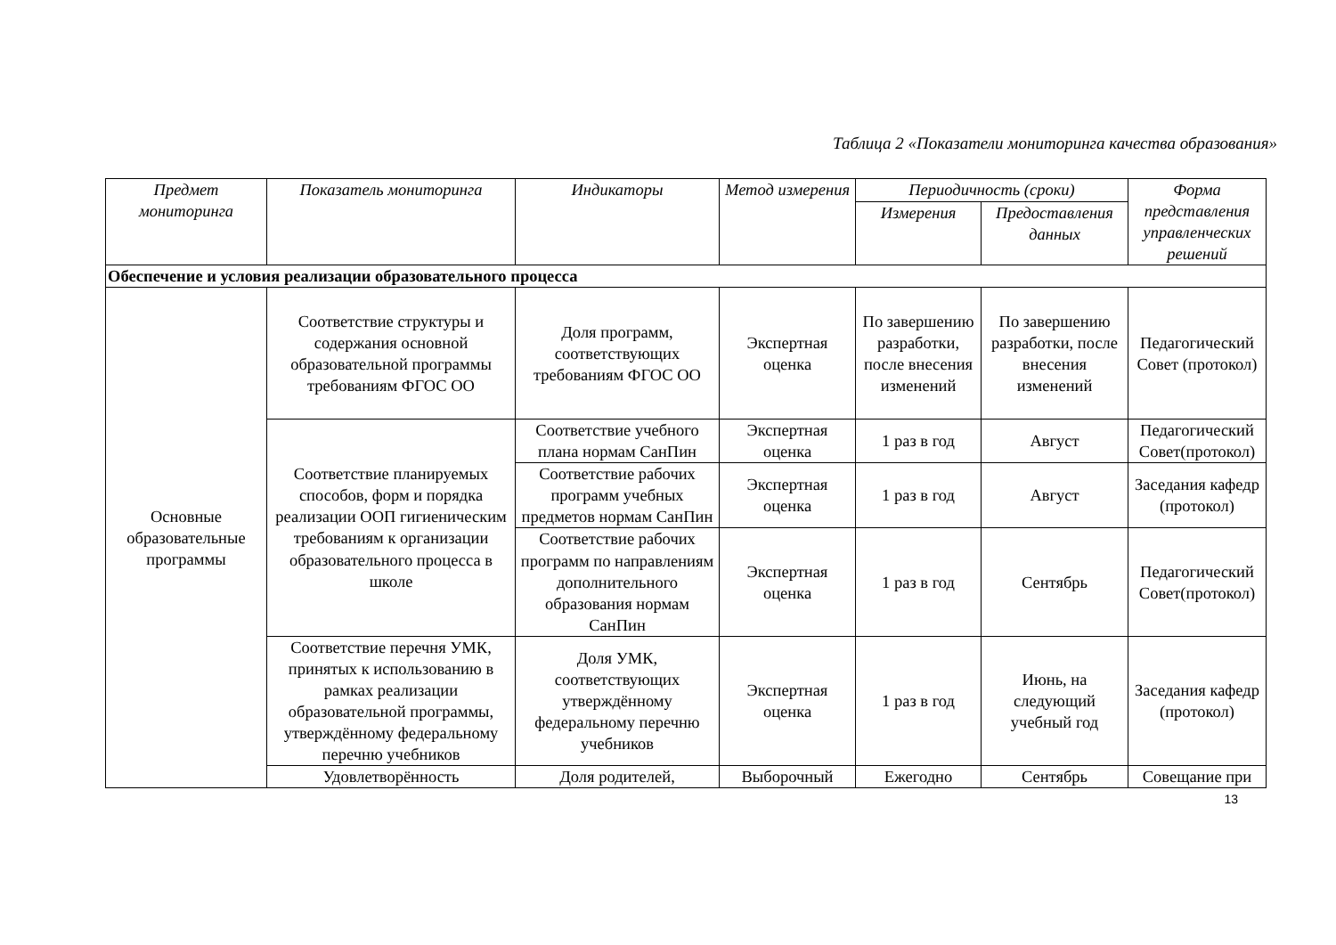Таблица 2 «Показатели мониторинга качества образования»
| Предмет мониторинга | Показатель мониторинга | Индикаторы | Метод измерения | Периодичность (сроки) | | Форма представления управленческих решений |
| --- | --- | --- | --- | --- | --- | --- |
| | | | | Измерения | Предоставления данных | |
| Обеспечение и условия реализации образовательного процесса | | | | | | |
| Основные образовательные программы | Соответствие структуры и содержания основной образовательной программы требованиям ФГОС ОО | Доля программ, соответствующих требованиям ФГОС ОО | Экспертная оценка | По завершению разработки, после внесения изменений | По завершению разработки, после внесения изменений | Педагогический Совет (протокол) |
| | Соответствие планируемых способов, форм и порядка реализации ООП гигиеническим требованиям к организации образовательного процесса в школе | Соответствие учебного плана нормам СанПин | Экспертная оценка | 1 раз в год | Август | Педагогический Совет(протокол) |
| | | Соответствие рабочих программ учебных предметов нормам СанПин | Экспертная оценка | 1 раз в год | Август | Заседания кафедр (протокол) |
| | | Соответствие рабочих программ по направлениям дополнительного образования нормам СанПин | Экспертная оценка | 1 раз в год | Сентябрь | Педагогический Совет(протокол) |
| | Соответствие перечня УМК, принятых к использованию в рамках реализации образовательной программы, утверждённому федеральному перечню учебников | Доля УМК, соответствующих утверждённому федеральному перечню учебников | Экспертная оценка | 1 раз в год | Июнь, на следующий учебный год | Заседания кафедр (протокол) |
| | Удовлетворённость | Доля родителей, | Выборочный | Ежегодно | Сентябрь | Совещание при |
13